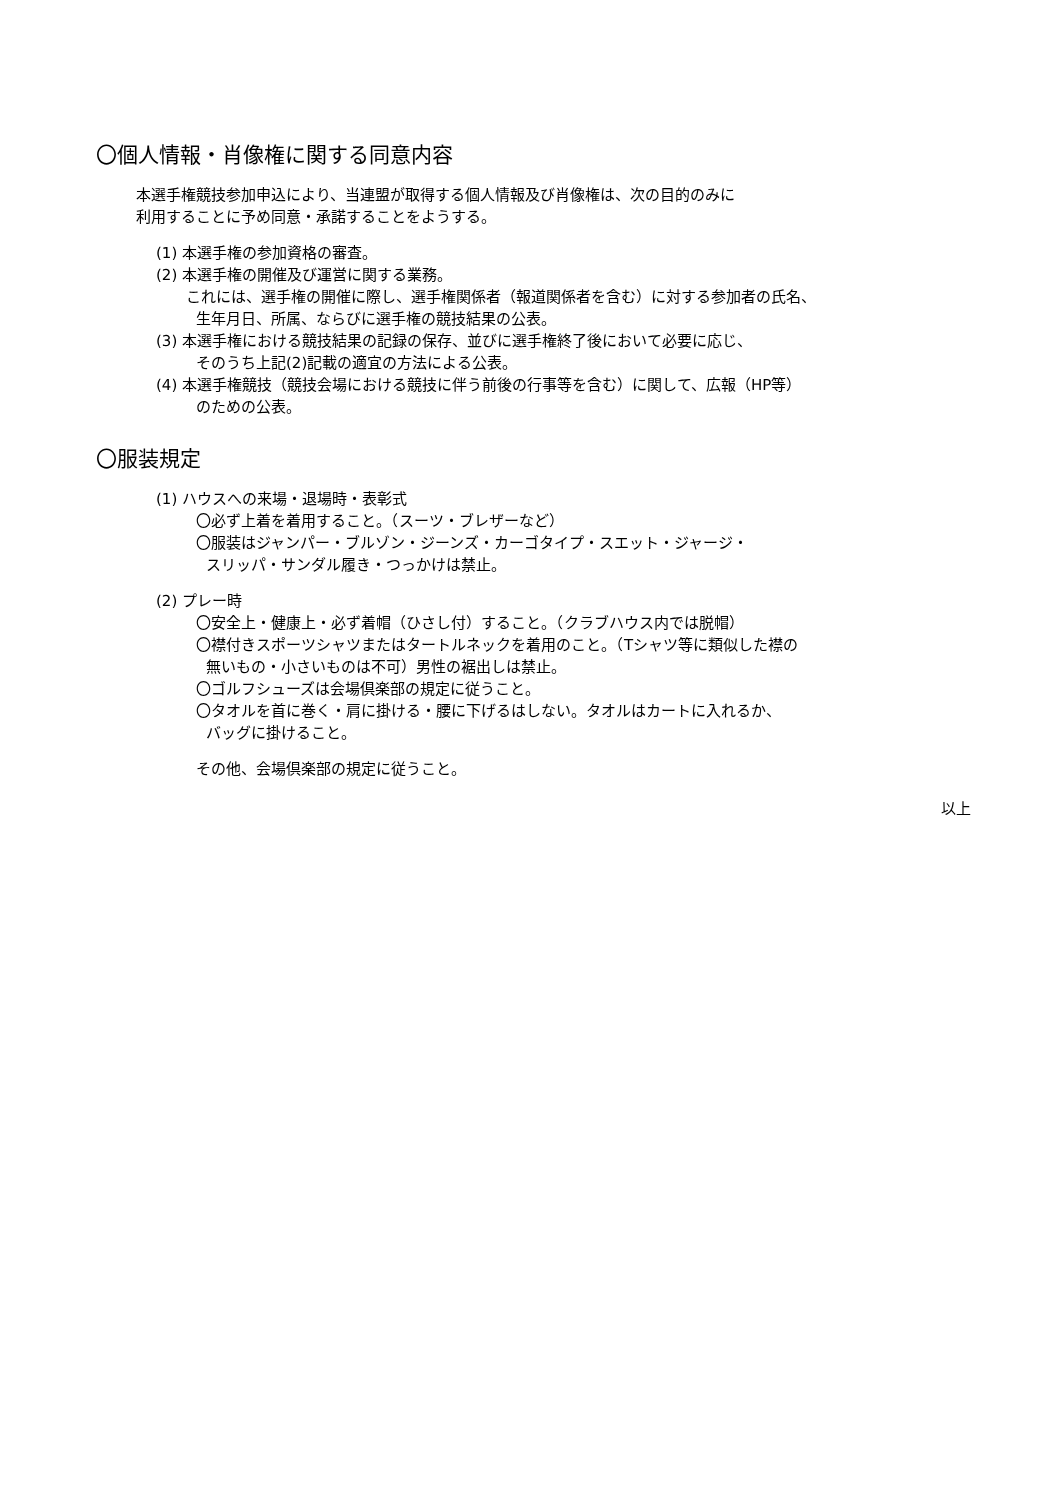〇個人情報・肖像権に関する同意内容
本選手権競技参加申込により、当連盟が取得する個人情報及び肖像権は、次の目的のみに
利用することに予め同意・承諾することをようする。
(1) 本選手権の参加資格の審査。
(2) 本選手権の開催及び運営に関する業務。
これには、選手権の開催に際し、選手権関係者（報道関係者を含む）に対する参加者の氏名、
生年月日、所属、ならびに選手権の競技結果の公表。
(3) 本選手権における競技結果の記録の保存、並びに選手権終了後において必要に応じ、
そのうち上記(2)記載の適宜の方法による公表。
(4) 本選手権競技（競技会場における競技に伴う前後の行事等を含む）に関して、広報（HP等）
のための公表。
〇服装規定
(1) ハウスへの来場・退場時・表彰式
〇必ず上着を着用すること。（スーツ・ブレザーなど）
〇服装はジャンパー・ブルゾン・ジーンズ・カーゴタイプ・スエット・ジャージ・
スリッパ・サンダル履き・つっかけは禁止。
(2) プレー時
〇安全上・健康上・必ず着帽（ひさし付）すること。（クラブハウス内では脱帽）
〇襟付きスポーツシャツまたはタートルネックを着用のこと。（Tシャツ等に類似した襟の
無いもの・小さいものは不可）男性の裾出しは禁止。
〇ゴルフシューズは会場倶楽部の規定に従うこと。
〇タオルを首に巻く・肩に掛ける・腰に下げるはしない。タオルはカートに入れるか、
バッグに掛けること。
その他、会場倶楽部の規定に従うこと。
以上